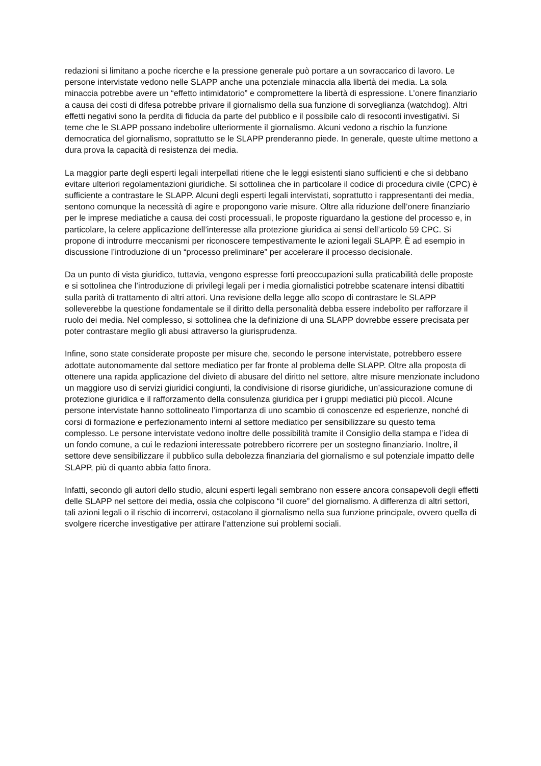redazioni si limitano a poche ricerche e la pressione generale può portare a un sovraccarico di lavoro. Le persone intervistate vedono nelle SLAPP anche una potenziale minaccia alla libertà dei media. La sola minaccia potrebbe avere un “effetto intimidatorio” e compromettere la libertà di espressione. L’onere finanziario a causa dei costi di difesa potrebbe privare il giornalismo della sua funzione di sorveglianza (watchdog). Altri effetti negativi sono la perdita di fiducia da parte del pubblico e il possibile calo di resoconti investigativi. Si teme che le SLAPP possano indebolire ulteriormente il giornalismo. Alcuni vedono a rischio la funzione democratica del giornalismo, soprattutto se le SLAPP prenderanno piede. In generale, queste ultime mettono a dura prova la capacità di resistenza dei media.
La maggior parte degli esperti legali interpellati ritiene che le leggi esistenti siano sufficienti e che si debbano evitare ulteriori regolamentazioni giuridiche. Si sottolinea che in particolare il codice di procedura civile (CPC) è sufficiente a contrastare le SLAPP. Alcuni degli esperti legali intervistati, soprattutto i rappresentanti dei media, sentono comunque la necessità di agire e propongono varie misure. Oltre alla riduzione dell’onere finanziario per le imprese mediatiche a causa dei costi processuali, le proposte riguardano la gestione del processo e, in particolare, la celere applicazione dell’interesse alla protezione giuridica ai sensi dell’articolo 59 CPC. Si propone di introdurre meccanismi per riconoscere tempestivamente le azioni legali SLAPP. È ad esempio in discussione l’introduzione di un “processo preliminare” per accelerare il processo decisionale.
Da un punto di vista giuridico, tuttavia, vengono espresse forti preoccupazioni sulla praticabilità delle proposte e si sottolinea che l’introduzione di privilegi legali per i media giornalistici potrebbe scatenare intensi dibattiti sulla parità di trattamento di altri attori. Una revisione della legge allo scopo di contrastare le SLAPP solleverebbe la questione fondamentale se il diritto della personalità debba essere indebolito per rafforzare il ruolo dei media. Nel complesso, si sottolinea che la definizione di una SLAPP dovrebbe essere precisata per poter contrastare meglio gli abusi attraverso la giurisprudenza.
Infine, sono state considerate proposte per misure che, secondo le persone intervistate, potrebbero essere adottate autonomamente dal settore mediatico per far fronte al problema delle SLAPP. Oltre alla proposta di ottenere una rapida applicazione del divieto di abusare del diritto nel settore, altre misure menzionate includono un maggiore uso di servizi giuridici congiunti, la condivisione di risorse giuridiche, un’assicurazione comune di protezione giuridica e il rafforzamento della consulenza giuridica per i gruppi mediatici più piccoli. Alcune persone intervistate hanno sottolineato l’importanza di uno scambio di conoscenze ed esperienze, nonché di corsi di formazione e perfezionamento interni al settore mediatico per sensibilizzare su questo tema complesso. Le persone intervistate vedono inoltre delle possibilità tramite il Consiglio della stampa e l’idea di un fondo comune, a cui le redazioni interessate potrebbero ricorrere per un sostegno finanziario. Inoltre, il settore deve sensibilizzare il pubblico sulla debolezza finanziaria del giornalismo e sul potenziale impatto delle SLAPP, più di quanto abbia fatto finora.
Infatti, secondo gli autori dello studio, alcuni esperti legali sembrano non essere ancora consapevoli degli effetti delle SLAPP nel settore dei media, ossia che colpiscono “il cuore” del giornalismo. A differenza di altri settori, tali azioni legali o il rischio di incorrervi, ostacolano il giornalismo nella sua funzione principale, ovvero quella di svolgere ricerche investigative per attirare l’attenzione sui problemi sociali.